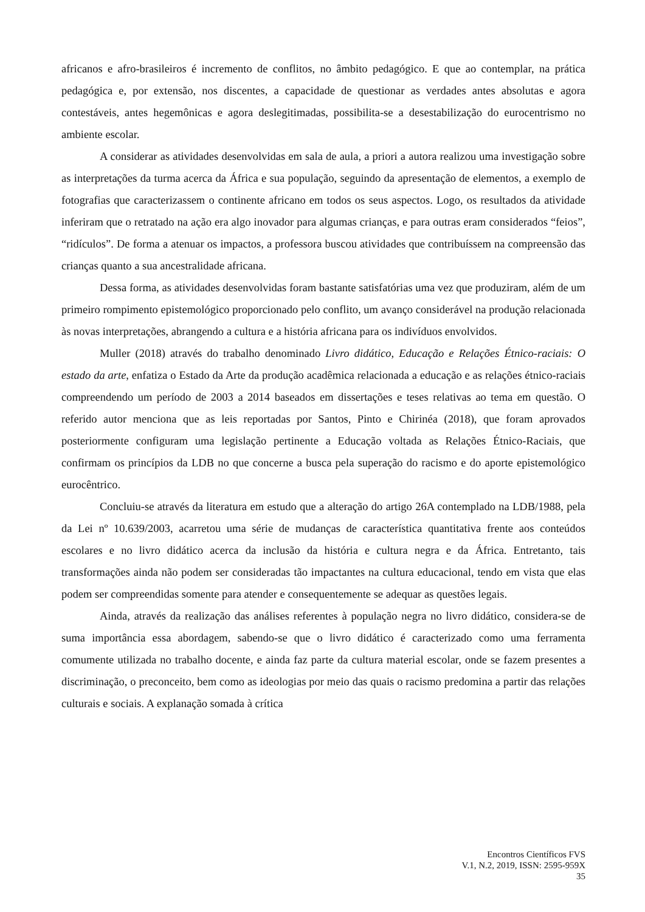africanos e afro-brasileiros é incremento de conflitos, no âmbito pedagógico. E que ao contemplar, na prática pedagógica e, por extensão, nos discentes, a capacidade de questionar as verdades antes absolutas e agora contestáveis, antes hegemônicas e agora deslegitimadas, possibilita-se a desestabilização do eurocentrismo no ambiente escolar.
A considerar as atividades desenvolvidas em sala de aula, a priori a autora realizou uma investigação sobre as interpretações da turma acerca da África e sua população, seguindo da apresentação de elementos, a exemplo de fotografias que caracterizassem o continente africano em todos os seus aspectos. Logo, os resultados da atividade inferiram que o retratado na ação era algo inovador para algumas crianças, e para outras eram considerados “feios”, “ridículos”. De forma a atenuar os impactos, a professora buscou atividades que contribuíssem na compreensão das crianças quanto a sua ancestralidade africana.
Dessa forma, as atividades desenvolvidas foram bastante satisfatórias uma vez que produziram, além de um primeiro rompimento epistemológico proporcionado pelo conflito, um avanço considerável na produção relacionada às novas interpretações, abrangendo a cultura e a história africana para os indivíduos envolvidos.
Muller (2018) através do trabalho denominado Livro didático, Educação e Relações Étnico-raciais: O estado da arte, enfatiza o Estado da Arte da produção acadêmica relacionada a educação e as relações étnico-raciais compreendendo um período de 2003 a 2014 baseados em dissertações e teses relativas ao tema em questão. O referido autor menciona que as leis reportadas por Santos, Pinto e Chirinéa (2018), que foram aprovados posteriormente configuram uma legislação pertinente a Educação voltada as Relações Étnico-Raciais, que confirmam os princípios da LDB no que concerne a busca pela superação do racismo e do aporte epistemológico eurocêntrico.
Concluiu-se através da literatura em estudo que a alteração do artigo 26A contemplado na LDB/1988, pela da Lei nº 10.639/2003, acarretou uma série de mudanças de característica quantitativa frente aos conteúdos escolares e no livro didático acerca da inclusão da história e cultura negra e da África. Entretanto, tais transformações ainda não podem ser consideradas tão impactantes na cultura educacional, tendo em vista que elas podem ser compreendidas somente para atender e consequentemente se adequar as questões legais.
Ainda, através da realização das análises referentes à população negra no livro didático, considera-se de suma importância essa abordagem, sabendo-se que o livro didático é caracterizado como uma ferramenta comumente utilizada no trabalho docente, e ainda faz parte da cultura material escolar, onde se fazem presentes a discriminação, o preconceito, bem como as ideologias por meio das quais o racismo predomina a partir das relações culturais e sociais. A explanação somada à crítica
Encontros Científicos FVS
V.1, N.2, 2019, ISSN: 2595-959X
35